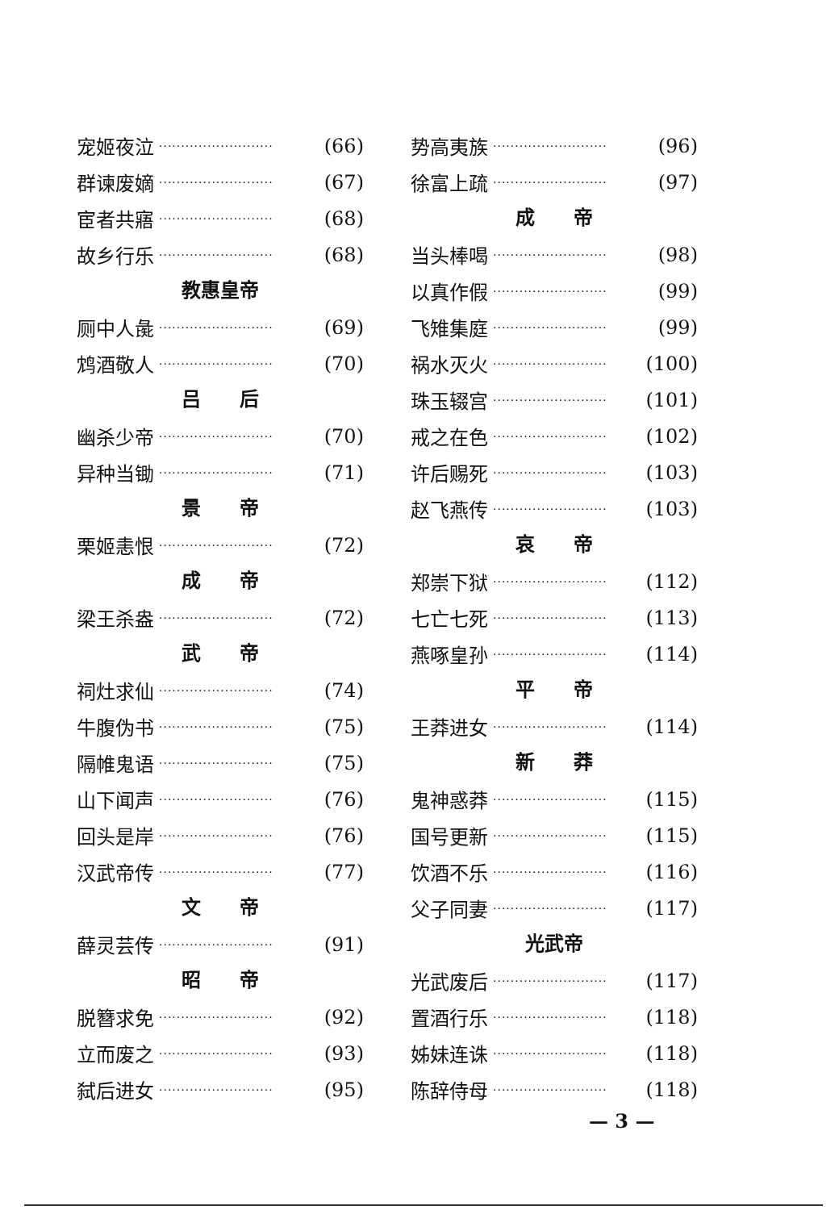宠姬夜泣 ·························· (66)
群谏废嫡 ·························· (67)
宦者共寤 ·························· (68)
故乡行乐 ·························· (68)
教惠皇帝
厕中人彘 ·························· (69)
鸩酒敬人 ·························· (70)
吕　　后
幽杀少帝 ·························· (70)
异种当锄 ·························· (71)
景　　帝
栗姬恚恨 ·························· (72)
成　　帝
梁王杀盎 ·························· (72)
武　　帝
祠灶求仙 ·························· (74)
牛腹伪书 ·························· (75)
隔帷鬼语 ·························· (75)
山下闻声 ·························· (76)
回头是岸 ·························· (76)
汉武帝传 ·························· (77)
文　　帝
薛灵芸传 ·························· (91)
昭　　帝
脱簪求免 ·························· (92)
立而废之 ·························· (93)
弑后进女 ·························· (95)
势高夷族 ·························· (96)
徐富上疏 ·························· (97)
成　　帝
当头棒喝 ·························· (98)
以真作假 ·························· (99)
飞雉集庭 ·························· (99)
祸水灭火 ·························· (100)
珠玉辍宫 ·························· (101)
戒之在色 ·························· (102)
许后赐死 ·························· (103)
赵飞燕传 ·························· (103)
哀　　帝
郑崇下狱 ·························· (112)
七亡七死 ·························· (113)
燕啄皇孙 ·························· (114)
平　　帝
王莽进女 ·························· (114)
新　　莽
鬼神惑莽 ·························· (115)
国号更新 ·························· (115)
饮酒不乐 ·························· (116)
父子同妻 ·························· (117)
光武帝
光武废后 ·························· (117)
置酒行乐 ·························· (118)
姊妹连诛 ·························· (118)
陈辞侍母 ·························· (118)
— 3 —